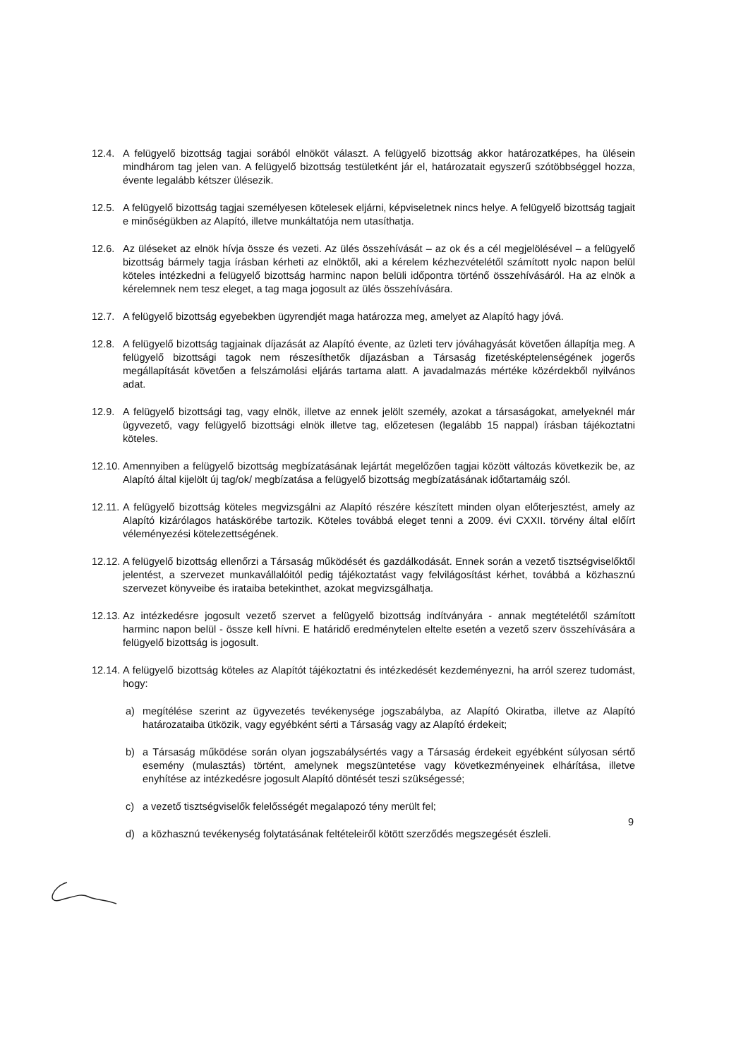12.4. A felügyelő bizottság tagjai sorából elnököt választ. A felügyelő bizottság akkor határozatképes, ha ülésein mindhárom tag jelen van. A felügyelő bizottság testületként jár el, határozatait egyszerű szótöbbséggel hozza, évente legalább kétszer ülésezik.
12.5. A felügyelő bizottság tagjai személyesen kötelesek eljárni, képviseletnek nincs helye. A felügyelő bizottság tagjait e minőségükben az Alapító, illetve munkáltatója nem utasíthatja.
12.6. Az üléseket az elnök hívja össze és vezeti. Az ülés összehívását – az ok és a cél megjelölésével – a felügyelő bizottság bármely tagja írásban kérheti az elnöktől, aki a kérelem kézhezvételétől számított nyolc napon belül köteles intézkedni a felügyelő bizottság harminc napon belüli időpontra történő összehívásáról. Ha az elnök a kérelemnek nem tesz eleget, a tag maga jogosult az ülés összehívására.
12.7. A felügyelő bizottság egyebekben ügyrendjét maga határozza meg, amelyet az Alapító hagy jóvá.
12.8. A felügyelő bizottság tagjainak díjazását az Alapító évente, az üzleti terv jóváhagyását követően állapítja meg. A felügyelő bizottsági tagok nem részesíthetők díjazásban a Társaság fizetésképtelenségének jogerős megállapítását követően a felszámolási eljárás tartama alatt. A javadalmazás mértéke közérdekből nyilvános adat.
12.9. A felügyelő bizottsági tag, vagy elnök, illetve az ennek jelölt személy, azokat a társaságokat, amelyeknél már ügyvezető, vagy felügyelő bizottsági elnök illetve tag, előzetesen (legalább 15 nappal) írásban tájékoztatni köteles.
12.10. Amennyiben a felügyelő bizottság megbízatásának lejártát megelőzően tagjai között változás következik be, az Alapító által kijelölt új tag/ok/ megbízatása a felügyelő bizottság megbízatásának időtartamáig szól.
12.11. A felügyelő bizottság köteles megvizsgálni az Alapító részére készített minden olyan előterjesztést, amely az Alapító kizárólagos hatáskörébe tartozik. Köteles továbbá eleget tenni a 2009. évi CXXII. törvény által előírt véleményezési kötelezettségének.
12.12. A felügyelő bizottság ellenőrzi a Társaság működését és gazdálkodását. Ennek során a vezető tisztségviselőktől jelentést, a szervezet munkavállalóitól pedig tájékoztatást vagy felvilágosítást kérhet, továbbá a közhasznú szervezet könyveibe és irataiba betekinthet, azokat megvizsgálhatja.
12.13. Az intézkedésre jogosult vezető szervet a felügyelő bizottság indítványára - annak megtételétől számított harminc napon belül - össze kell hívni. E határidő eredménytelen eltelte esetén a vezető szerv összehívására a felügyelő bizottság is jogosult.
12.14. A felügyelő bizottság köteles az Alapítót tájékoztatni és intézkedését kezdeményezni, ha arról szerez tudomást, hogy:
a) megítélése szerint az ügyvezetés tevékenysége jogszabályba, az Alapító Okiratba, illetve az Alapító határozataiba ütközik, vagy egyébként sérti a Társaság vagy az Alapító érdekeit;
b) a Társaság működése során olyan jogszabálysértés vagy a Társaság érdekeit egyébként súlyosan sértő esemény (mulasztás) történt, amelynek megszüntetése vagy következményeinek elhárítása, illetve enyhítése az intézkedésre jogosult Alapító döntését teszi szükségessé;
c) a vezető tisztségviselők felelősségét megalapozó tény merült fel;
d) a közhasznú tevékenység folytatásának feltételeiről kötött szerződés megszegését észleli.
9